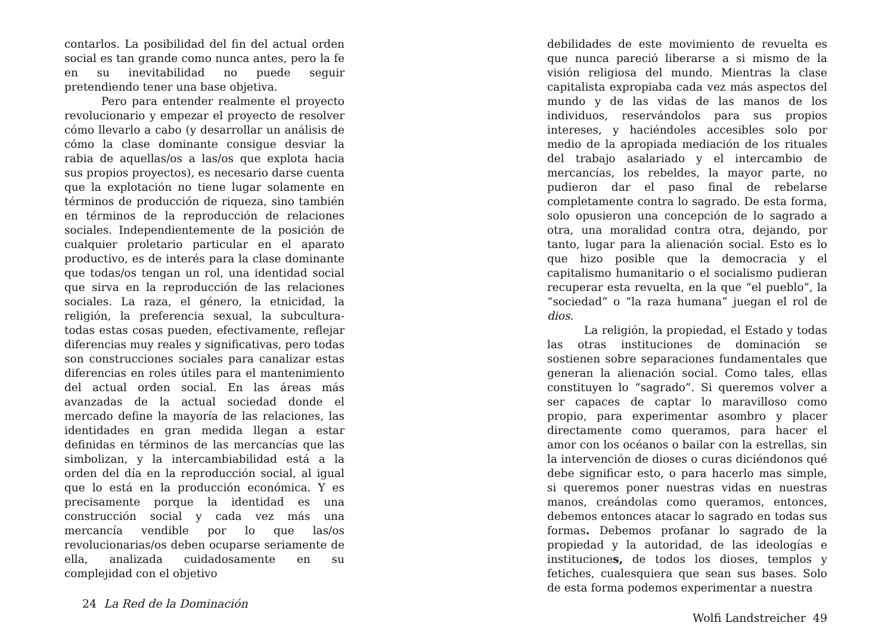contarlos. La posibilidad del fin del actual orden social es tan grande como nunca antes, pero la fe en su inevitabilidad no puede seguir pretendiendo tener una base objetiva.
Pero para entender realmente el proyecto revolucionario y empezar el proyecto de resolver cómo llevarlo a cabo (y desarrollar un análisis de cómo la clase dominante consigue desviar la rabia de aquellas/os a las/os que explota hacia sus propios proyectos), es necesario darse cuenta que la explotación no tiene lugar solamente en términos de producción de riqueza, sino también en términos de la reproducción de relaciones sociales. Independientemente de la posición de cualquier proletario particular en el aparato productivo, es de interés para la clase dominante que todas/os tengan un rol, una identidad social que sirva en la reproducción de las relaciones sociales. La raza, el género, la etnicidad, la religión, la preferencia sexual, la subcultura- todas estas cosas pueden, efectivamente, reflejar diferencias muy reales y significativas, pero todas son construcciones sociales para canalizar estas diferencias en roles útiles para el mantenimiento del actual orden social. En las áreas más avanzadas de la actual sociedad donde el mercado define la mayoría de las relaciones, las identidades en gran medida llegan a estar definidas en términos de las mercancías que las simbolizan, y la intercambiabilidad está a la orden del día en la reproducción social, al igual que lo está en la producción económica. Y es precisamente porque la identidad es una construcción social y cada vez más una mercancía vendible por lo que las/os revolucionarias/os deben ocuparse seriamente de ella, analizada cuidadosamente en su complejidad con el objetivo
24 La Red de la Dominación
debilidades de este movimiento de revuelta es que nunca pareció liberarse a si mismo de la visión religiosa del mundo. Mientras la clase capitalista expropiaba cada vez más aspectos del mundo y de las vidas de las manos de los individuos, reservándolos para sus propios intereses, y haciéndoles accesibles solo por medio de la apropiada mediación de los rituales del trabajo asalariado y el intercambio de mercancías, los rebeldes, la mayor parte, no pudieron dar el paso final de rebelarse completamente contra lo sagrado. De esta forma, solo opusieron una concepción de lo sagrado a otra, una moralidad contra otra, dejando, por tanto, lugar para la alienación social. Esto es lo que hizo posible que la democracia y el capitalismo humanitario o el socialismo pudieran recuperar esta revuelta, en la que “el pueblo”, la “sociedad” o “la raza humana” juegan el rol de dios.
La religión, la propiedad, el Estado y todas las otras instituciones de dominación se sostienen sobre separaciones fundamentales que generan la alienación social. Como tales, ellas constituyen lo “sagrado”. Si queremos volver a ser capaces de captar lo maravilloso como propio, para experimentar asombro y placer directamente como queramos, para hacer el amor con los océanos o bailar con la estrellas, sin la intervención de dioses o curas diciéndonos qué debe significar esto, o para hacerlo mas simple, si queremos poner nuestras vidas en nuestras manos, creándolas como queramos, entonces, debemos entonces atacar lo sagrado en todas sus formas. Debemos profanar lo sagrado de la propiedad y la autoridad, de las ideologías e instituciones, de todos los dioses, templos y fetiches, cualesquiera que sean sus bases. Solo de esta forma podemos experimentar a nuestra
Wolfi Landstreicher 49